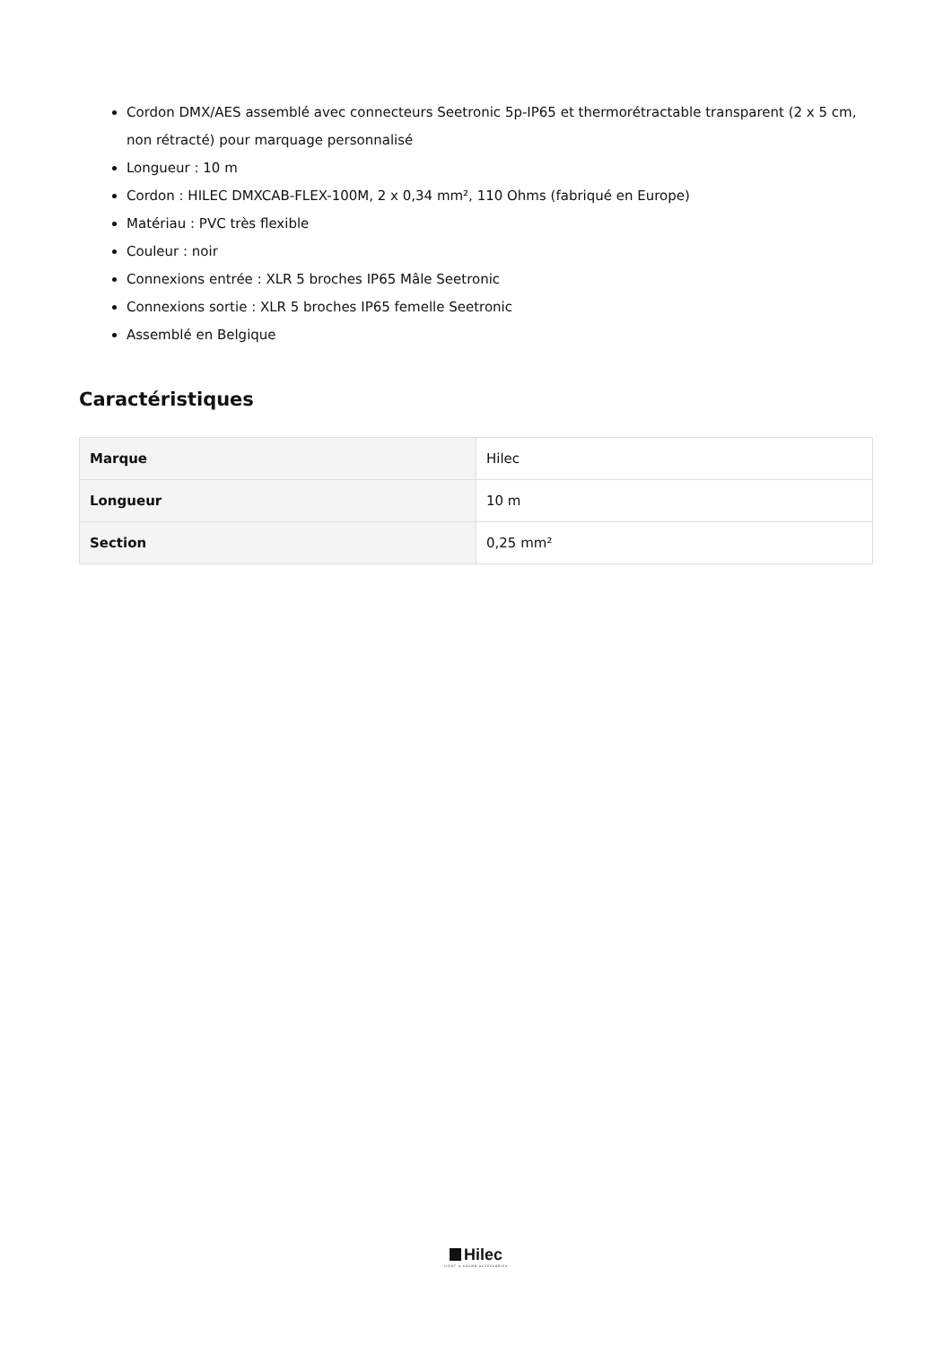Cordon DMX/AES assemblé avec connecteurs Seetronic 5p-IP65 et thermorétractable transparent (2 x 5 cm, non rétracté) pour marquage personnalisé
Longueur : 10 m
Cordon : HILEC DMXCAB-FLEX-100M, 2 x 0,34 mm², 110 Ohms (fabriqué en Europe)
Matériau : PVC très flexible
Couleur : noir
Connexions entrée : XLR 5 broches IP65 Mâle Seetronic
Connexions sortie : XLR 5 broches IP65 femelle Seetronic
Assemblé en Belgique
Caractéristiques
| Marque | Hilec |
| Longueur | 10 m |
| Section | 0,25 mm² |
Hilec
LIGHT & SOUND ACCESSORIES